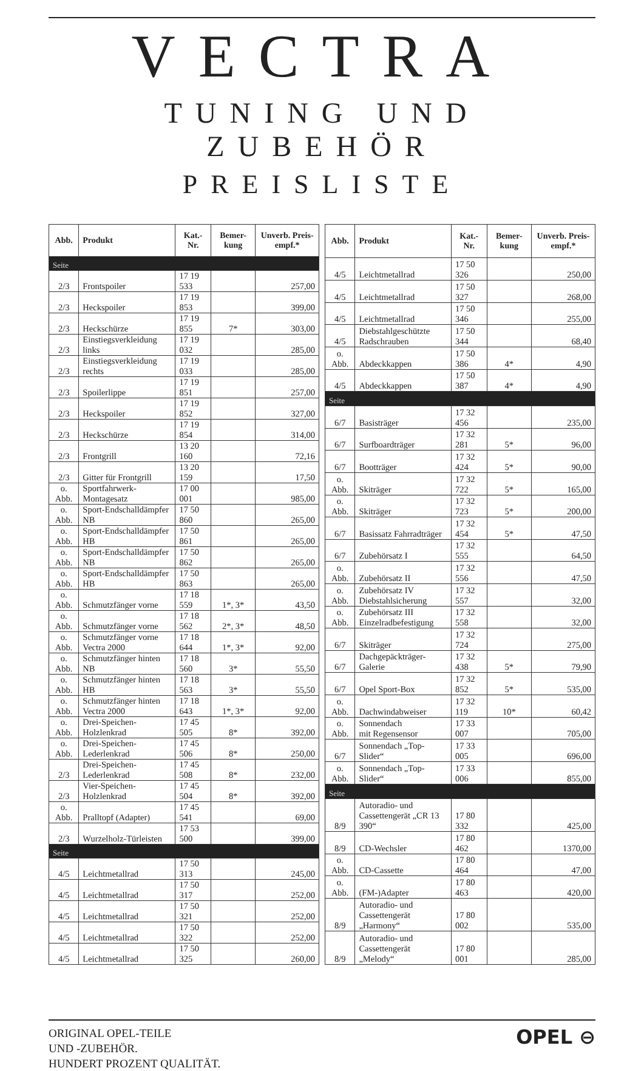VECTRA
TUNING UND ZUBEHÖR
PREISLISTE
| Abb. | Produkt | Kat.-Nr. | Bemer-kung | Unverb. Preis-empf.* |
| --- | --- | --- | --- | --- |
| Seite | | | | |
| 2/3 | Frontspoiler | 17 19 533 | | 257,00 |
| 2/3 | Heckspoiler | 17 19 853 | | 399,00 |
| 2/3 | Heckschürze | 17 19 855 | 7* | 303,00 |
| 2/3 | Einstiegsverkleidung links | 17 19 032 | | 285,00 |
| 2/3 | Einstiegsverkleidung rechts | 17 19 033 | | 285,00 |
| 2/3 | Spoilerlippe | 17 19 851 | | 257,00 |
| 2/3 | Heckspoiler | 17 19 852 | | 327,00 |
| 2/3 | Heckschürze | 17 19 854 | | 314,00 |
| 2/3 | Frontgrill | 13 20 160 | | 72,16 |
| 2/3 | Gitter für Frontgrill | 13 20 159 | | 17,50 |
| o. Abb. | Sportfahrwerk-Montagesatz | 17 00 001 | | 985,00 |
| o. Abb. | Sport-Endschalldämpfer NB | 17 50 860 | | 265,00 |
| o. Abb. | Sport-Endschalldämpfer HB | 17 50 861 | | 265,00 |
| o. Abb. | Sport-Endschalldämpfer NB | 17 50 862 | | 265,00 |
| o. Abb. | Sport-Endschalldämpfer HB | 17 50 863 | | 265,00 |
| o. Abb. | Schmutzfänger vorne | 17 18 559 | 1*, 3* | 43,50 |
| o. Abb. | Schmutzfänger vorne | 17 18 562 | 2*, 3* | 48,50 |
| o. Abb. | Schmutzfänger vorne Vectra 2000 | 17 18 644 | 1*, 3* | 92,00 |
| o. Abb. | Schmutzfänger hinten NB | 17 18 560 | 3* | 55,50 |
| o. Abb. | Schmutzfänger hinten HB | 17 18 563 | 3* | 55,50 |
| o. Abb. | Schmutzfänger hinten Vectra 2000 | 17 18 643 | 1*, 3* | 92,00 |
| o. Abb. | Drei-Speichen-Holzlenkrad | 17 45 505 | 8* | 392,00 |
| o. Abb. | Drei-Speichen-Lederlenkrad | 17 45 506 | 8* | 250,00 |
| 2/3 | Drei-Speichen-Lederlenkrad | 17 45 508 | 8* | 232,00 |
| 2/3 | Vier-Speichen-Holzlenkrad | 17 45 504 | 8* | 392,00 |
| o. Abb. | Pralltopf (Adapter) | 17 45 541 | | 69,00 |
| 2/3 | Wurzelholz-Türleisten | 17 53 500 | | 399,00 |
| Seite | | | | |
| 4/5 | Leichtmetallrad | 17 50 313 | | 245,00 |
| 4/5 | Leichtmetallrad | 17 50 317 | | 252,00 |
| 4/5 | Leichtmetallrad | 17 50 321 | | 252,00 |
| 4/5 | Leichtmetallrad | 17 50 322 | | 252,00 |
| 4/5 | Leichtmetallrad | 17 50 325 | | 260,00 |
| Abb. | Produkt | Kat.-Nr. | Bemer-kung | Unverb. Preis-empf.* |
| --- | --- | --- | --- | --- |
| 4/5 | Leichtmetallrad | 17 50 326 | | 250,00 |
| 4/5 | Leichtmetallrad | 17 50 327 | | 268,00 |
| 4/5 | Leichtmetallrad | 17 50 346 | | 255,00 |
| 4/5 | Diebstahlgeschützte Radschrauben | 17 50 344 | | 68,40 |
| o. Abb. | Abdeckkappen | 17 50 386 | 4* | 4,90 |
| 4/5 | Abdeckkappen | 17 50 387 | 4* | 4,90 |
| Seite | | | | |
| 6/7 | Basisträger | 17 32 456 | | 235,00 |
| 6/7 | Surfboardträger | 17 32 281 | 5* | 96,00 |
| 6/7 | Bootträger | 17 32 424 | 5* | 90,00 |
| o. Abb. | Skiträger | 17 32 722 | 5* | 165,00 |
| o. Abb. | Skiträger | 17 32 723 | 5* | 200,00 |
| 6/7 | Basissatz Fahrradträger | 17 32 454 | 5* | 47,50 |
| 6/7 | Zubehörsatz I | 17 32 555 | | 64,50 |
| o. Abb. | Zubehörsatz II | 17 32 556 | | 47,50 |
| o. Abb. | Zubehörsatz IV Diebstahlsicherung | 17 32 557 | | 32,00 |
| o. Abb. | Zubehörsatz III Einzelradbefestigung | 17 32 558 | | 32,00 |
| 6/7 | Skiträger | 17 32 724 | | 275,00 |
| 6/7 | Dachgepäckträger-Galerie | 17 32 438 | 5* | 79,90 |
| 6/7 | Opel Sport-Box | 17 32 852 | 5* | 535,00 |
| o. Abb. | Dachwindabweiser | 17 32 119 | 10* | 60,42 |
| o. Abb. | Sonnendach mit Regensensor | 17 33 007 | | 705,00 |
| 6/7 | Sonnendach „Top-Slider“ | 17 33 005 | | 696,00 |
| o. Abb. | Sonnendach „Top-Slider“ | 17 33 006 | | 855,00 |
| Seite | | | | |
| 8/9 | Autoradio- und Cassettengerät „CR 13 390“ | 17 80 332 | | 425,00 |
| 8/9 | CD-Wechsler | 17 80 462 | | 1370,00 |
| o. Abb. | CD-Cassette | 17 80 464 | | 47,00 |
| o. Abb. | (FM-)Adapter | 17 80 463 | | 420,00 |
| 8/9 | Autoradio- und Cassettengerät „Harmony“ | 17 80 002 | | 535,00 |
| 8/9 | Autoradio- und Cassettengerät „Melody“ | 17 80 001 | | 285,00 |
ORIGINAL OPEL-TEILE
UND -ZUBEHÖR.
HUNDERT PROZENT QUALITÄT.
OPEL ⊖